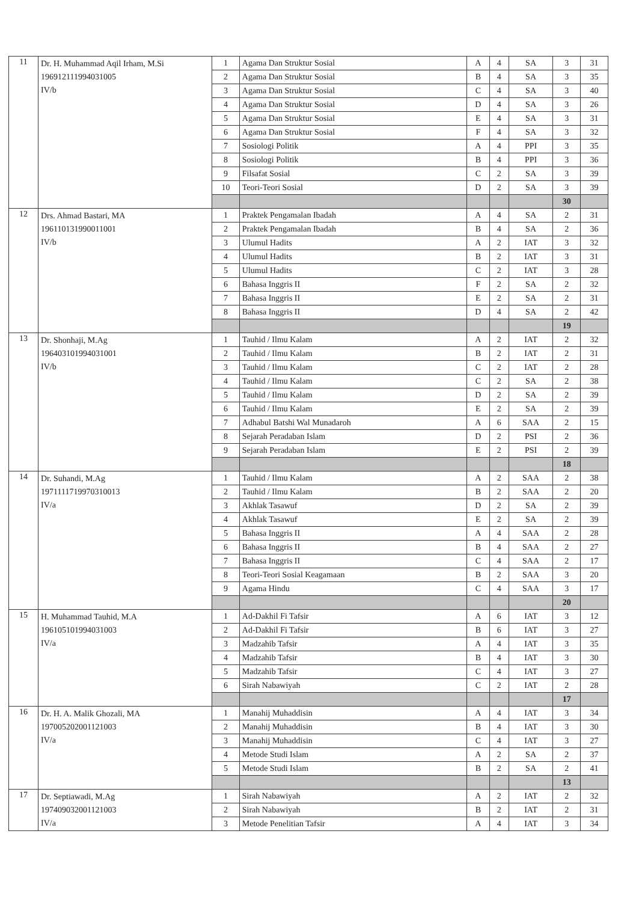| 11 | Dr. H. Muhammad Aqil Irham, M.Si 196912111994031005 IV/b | 1 | Agama Dan Struktur Sosial | A | 4 | SA | 3 | 31 |
| | | 2 | Agama Dan Struktur Sosial | B | 4 | SA | 3 | 35 |
| | | 3 | Agama Dan Struktur Sosial | C | 4 | SA | 3 | 40 |
| | | 4 | Agama Dan Struktur Sosial | D | 4 | SA | 3 | 26 |
| | | 5 | Agama Dan Struktur Sosial | E | 4 | SA | 3 | 31 |
| | | 6 | Agama Dan Struktur Sosial | F | 4 | SA | 3 | 32 |
| | | 7 | Sosiologi Politik | A | 4 | PPI | 3 | 35 |
| | | 8 | Sosiologi Politik | B | 4 | PPI | 3 | 36 |
| | | 9 | Filsafat Sosial | C | 2 | SA | 3 | 39 |
| | | 10 | Teori-Teori Sosial | D | 2 | SA | 3 | 39 |
| | | | | | | | 30 | |
| 12 | Drs. Ahmad Bastari, MA 196110131990011001 IV/b | 1 | Praktek Pengamalan Ibadah | A | 4 | SA | 2 | 31 |
| | | 2 | Praktek Pengamalan Ibadah | B | 4 | SA | 2 | 36 |
| | | 3 | Ulumul Hadits | A | 2 | IAT | 3 | 32 |
| | | 4 | Ulumul Hadits | B | 2 | IAT | 3 | 31 |
| | | 5 | Ulumul Hadits | C | 2 | IAT | 3 | 28 |
| | | 6 | Bahasa Inggris II | F | 2 | SA | 2 | 32 |
| | | 7 | Bahasa Inggris II | E | 2 | SA | 2 | 31 |
| | | 8 | Bahasa Inggris II | D | 4 | SA | 2 | 42 |
| | | | | | | | 19 | |
| 13 | Dr. Shonhaji, M.Ag 196403101994031001 IV/b | 1 | Tauhid / Ilmu Kalam | A | 2 | IAT | 2 | 32 |
| | | 2 | Tauhid / Ilmu Kalam | B | 2 | IAT | 2 | 31 |
| | | 3 | Tauhid / Ilmu Kalam | C | 2 | IAT | 2 | 28 |
| | | 4 | Tauhid / Ilmu Kalam | C | 2 | SA | 2 | 38 |
| | | 5 | Tauhid / Ilmu Kalam | D | 2 | SA | 2 | 39 |
| | | 6 | Tauhid / Ilmu Kalam | E | 2 | SA | 2 | 39 |
| | | 7 | Adhabul Batshi Wal Munadaroh | A | 6 | SAA | 2 | 15 |
| | | 8 | Sejarah Peradaban Islam | D | 2 | PSI | 2 | 36 |
| | | 9 | Sejarah Peradaban Islam | E | 2 | PSI | 2 | 39 |
| | | | | | | | 18 | |
| 14 | Dr. Suhandi, M.Ag 197111171997031001​3 IV/a | 1 | Tauhid / Ilmu Kalam | A | 2 | SAA | 2 | 38 |
| | | 2 | Tauhid / Ilmu Kalam | B | 2 | SAA | 2 | 20 |
| | | 3 | Akhlak Tasawuf | D | 2 | SA | 2 | 39 |
| | | 4 | Akhlak Tasawuf | E | 2 | SA | 2 | 39 |
| | | 5 | Bahasa Inggris II | A | 4 | SAA | 2 | 28 |
| | | 6 | Bahasa Inggris II | B | 4 | SAA | 2 | 27 |
| | | 7 | Bahasa Inggris II | C | 4 | SAA | 2 | 17 |
| | | 8 | Teori-Teori Sosial Keagamaan | B | 2 | SAA | 3 | 20 |
| | | 9 | Agama Hindu | C | 4 | SAA | 3 | 17 |
| | | | | | | | 20 | |
| 15 | H. Muhammad Tauhid, M.A 196105101994031003 IV/a | 1 | Ad-Dakhil Fi Tafsir | A | 6 | IAT | 3 | 12 |
| | | 2 | Ad-Dakhil Fi Tafsir | B | 6 | IAT | 3 | 27 |
| | | 3 | Madzahib Tafsir | A | 4 | IAT | 3 | 35 |
| | | 4 | Madzahib Tafsir | B | 4 | IAT | 3 | 30 |
| | | 5 | Madzahib Tafsir | C | 4 | IAT | 3 | 27 |
| | | 6 | Sirah Nabawiyah | C | 2 | IAT | 2 | 28 |
| | | | | | | | 17 | |
| 16 | Dr. H. A. Malik Ghozali, MA 197005202001121003 IV/a | 1 | Manahij Muhaddisin | A | 4 | IAT | 3 | 34 |
| | | 2 | Manahij Muhaddisin | B | 4 | IAT | 3 | 30 |
| | | 3 | Manahij Muhaddisin | C | 4 | IAT | 3 | 27 |
| | | 4 | Metode Studi Islam | A | 2 | SA | 2 | 37 |
| | | 5 | Metode Studi Islam | B | 2 | SA | 2 | 41 |
| | | | | | | | 13 | |
| 17 | Dr. Septiawadi, M.Ag 197409032001121003 IV/a | 1 | Sirah Nabawiyah | A | 2 | IAT | 2 | 32 |
| | | 2 | Sirah Nabawiyah | B | 2 | IAT | 2 | 31 |
| | | 3 | Metode Penelitian Tafsir | A | 4 | IAT | 3 | 34 |